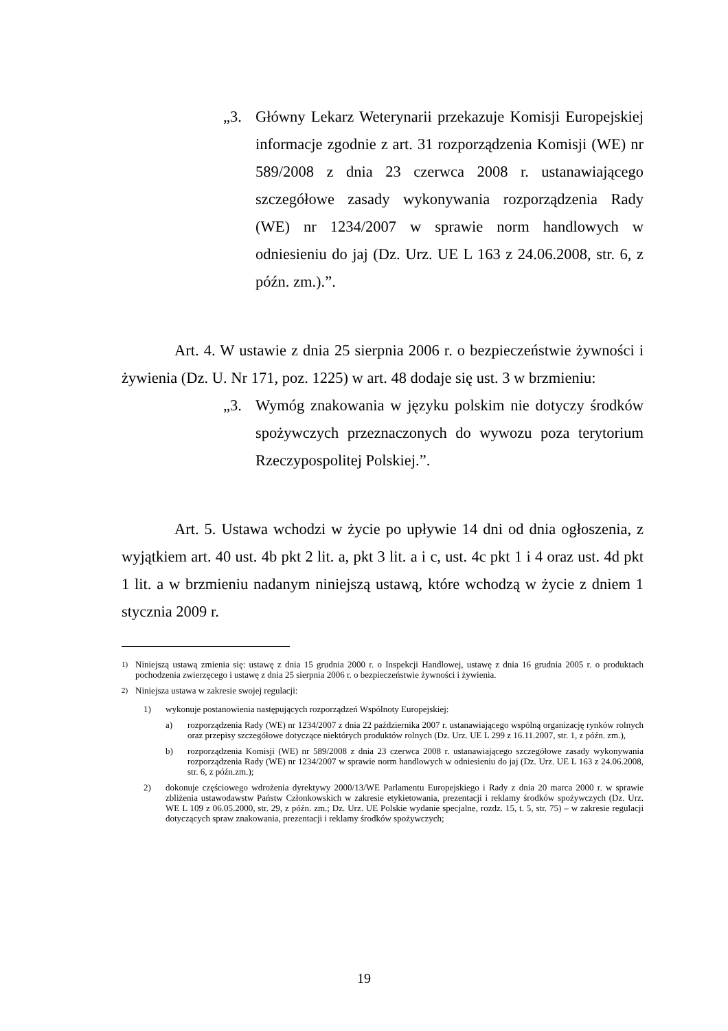„3. Główny Lekarz Weterynarii przekazuje Komisji Europejskiej informacje zgodnie z art. 31 rozporządzenia Komisji (WE) nr 589/2008 z dnia 23 czerwca 2008 r. ustanawiającego szczegółowe zasady wykonywania rozporządzenia Rady (WE) nr 1234/2007 w sprawie norm handlowych w odniesieniu do jaj (Dz. Urz. UE L 163 z 24.06.2008, str. 6, z późn. zm.).”.
Art. 4. W ustawie z dnia 25 sierpnia 2006 r. o bezpieczeństwie żywności i żywienia (Dz. U. Nr 171, poz. 1225) w art. 48 dodaje się ust. 3 w brzmieniu:
„3. Wymóg znakowania w języku polskim nie dotyczy środków spożywczych przeznaczonych do wywozu poza terytorium Rzeczypospolitej Polskiej.”.
Art. 5. Ustawa wchodzi w życie po upływie 14 dni od dnia ogłoszenia, z wyjątkiem art. 40 ust. 4b pkt 2 lit. a, pkt 3 lit. a i c, ust. 4c pkt 1 i 4 oraz ust. 4d pkt 1 lit. a w brzmieniu nadanym niniejszą ustawą, które wchodzą w życie z dniem 1 stycznia 2009 r.
<sup>1)</sup> Niniejszą ustawą zmienia się: ustawę z dnia 15 grudnia 2000 r. o Inspekcji Handlowej, ustawę z dnia 16 grudnia 2005 r. o produktach pochodzenia zwierzęcego i ustawę z dnia 25 sierpnia 2006 r. o bezpieczeństwie żywności i żywienia.
<sup>2)</sup> Niniejsza ustawa w zakresie swojej regulacji:
1) wykonuje postanowienia następujących rozporządzeń Wspólnoty Europejskiej:
a) rozporządzenia Rady (WE) nr 1234/2007 z dnia 22 października 2007 r. ustanawiającego wspólną organizację rynków rolnych oraz przepisy szczegółowe dotyczące niektórych produktów rolnych (Dz. Urz. UE L 299 z 16.11.2007, str. 1, z późn. zm.),
b) rozporządzenia Komisji (WE) nr 589/2008 z dnia 23 czerwca 2008 r. ustanawiającego szczegółowe zasady wykonywania rozporządzenia Rady (WE) nr 1234/2007 w sprawie norm handlowych w odniesieniu do jaj (Dz. Urz. UE L 163 z 24.06.2008, str. 6, z późn.zm.);
2) dokonuje częściowego wdrożenia dyrektywy 2000/13/WE Parlamentu Europejskiego i Rady z dnia 20 marca 2000 r. w sprawie zbliżenia ustawodawstw Państw Członkowskich w zakresie etykietowania, prezentacji i reklamy środków spożywczych (Dz. Urz. WE L 109 z 06.05.2000, str. 29, z późn. zm.; Dz. Urz. UE Polskie wydanie specjalne, rozdz. 15, t. 5, str. 75) – w zakresie regulacji dotyczących spraw znakowania, prezentacji i reklamy środków spożywczych;
19